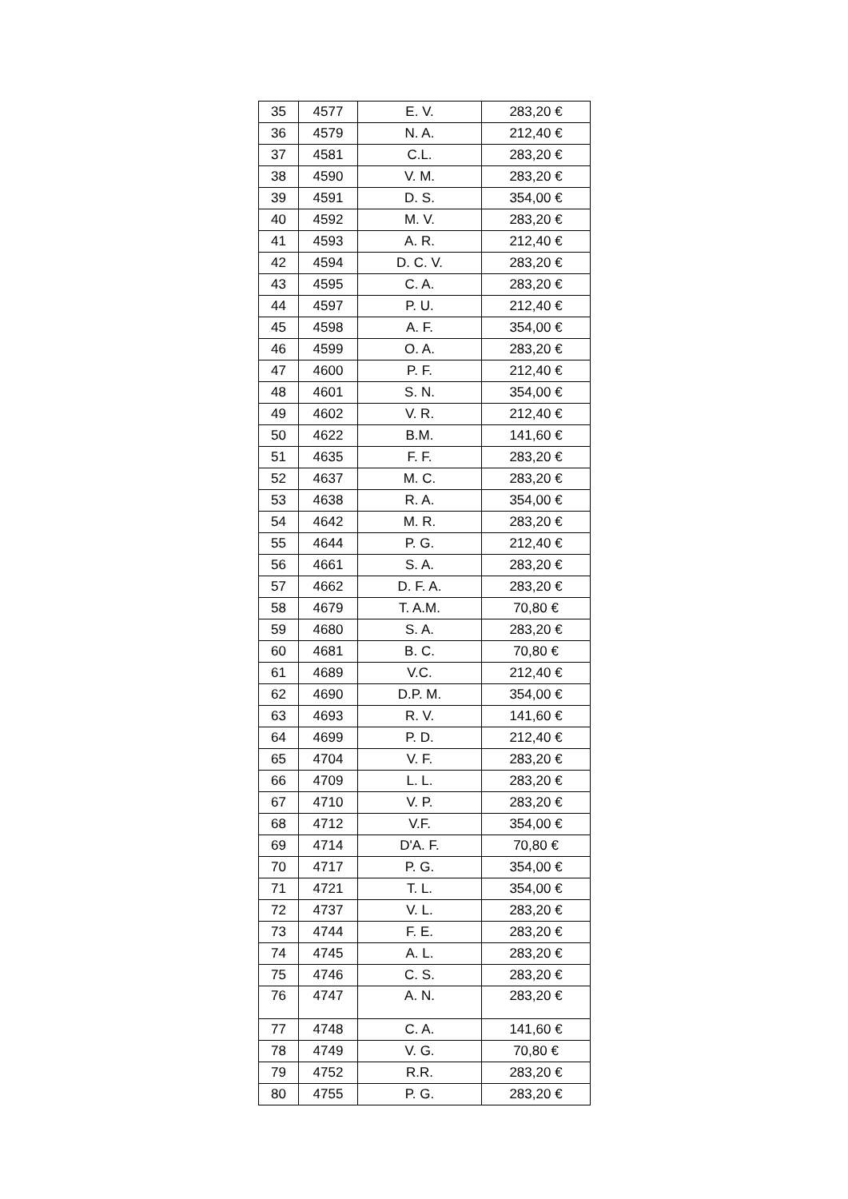| 35 | 4577 | E. V. | 283,20 € |
| 36 | 4579 | N. A. | 212,40 € |
| 37 | 4581 | C.L. | 283,20 € |
| 38 | 4590 | V. M. | 283,20 € |
| 39 | 4591 | D. S. | 354,00 € |
| 40 | 4592 | M. V. | 283,20 € |
| 41 | 4593 | A. R. | 212,40 € |
| 42 | 4594 | D. C. V. | 283,20 € |
| 43 | 4595 | C. A. | 283,20 € |
| 44 | 4597 | P. U. | 212,40 € |
| 45 | 4598 | A. F. | 354,00 € |
| 46 | 4599 | O. A. | 283,20 € |
| 47 | 4600 | P. F. | 212,40 € |
| 48 | 4601 | S. N. | 354,00 € |
| 49 | 4602 | V. R. | 212,40 € |
| 50 | 4622 | B.M. | 141,60 € |
| 51 | 4635 | F. F. | 283,20 € |
| 52 | 4637 | M. C. | 283,20 € |
| 53 | 4638 | R. A. | 354,00 € |
| 54 | 4642 | M. R. | 283,20 € |
| 55 | 4644 | P. G. | 212,40 € |
| 56 | 4661 | S. A. | 283,20 € |
| 57 | 4662 | D. F. A. | 283,20 € |
| 58 | 4679 | T. A.M. | 70,80 € |
| 59 | 4680 | S. A. | 283,20 € |
| 60 | 4681 | B. C. | 70,80 € |
| 61 | 4689 | V.C. | 212,40 € |
| 62 | 4690 | D.P. M. | 354,00 € |
| 63 | 4693 | R. V. | 141,60 € |
| 64 | 4699 | P. D. | 212,40 € |
| 65 | 4704 | V. F. | 283,20 € |
| 66 | 4709 | L. L. | 283,20 € |
| 67 | 4710 | V. P. | 283,20 € |
| 68 | 4712 | V.F. | 354,00 € |
| 69 | 4714 | D'A. F. | 70,80 € |
| 70 | 4717 | P. G. | 354,00 € |
| 71 | 4721 | T. L. | 354,00 € |
| 72 | 4737 | V. L. | 283,20 € |
| 73 | 4744 | F. E. | 283,20 € |
| 74 | 4745 | A. L. | 283,20 € |
| 75 | 4746 | C. S. | 283,20 € |
| 76 | 4747 | A. N. | 283,20 € |
| 77 | 4748 | C. A. | 141,60 € |
| 78 | 4749 | V. G. | 70,80 € |
| 79 | 4752 | R.R. | 283,20 € |
| 80 | 4755 | P. G. | 283,20 € |